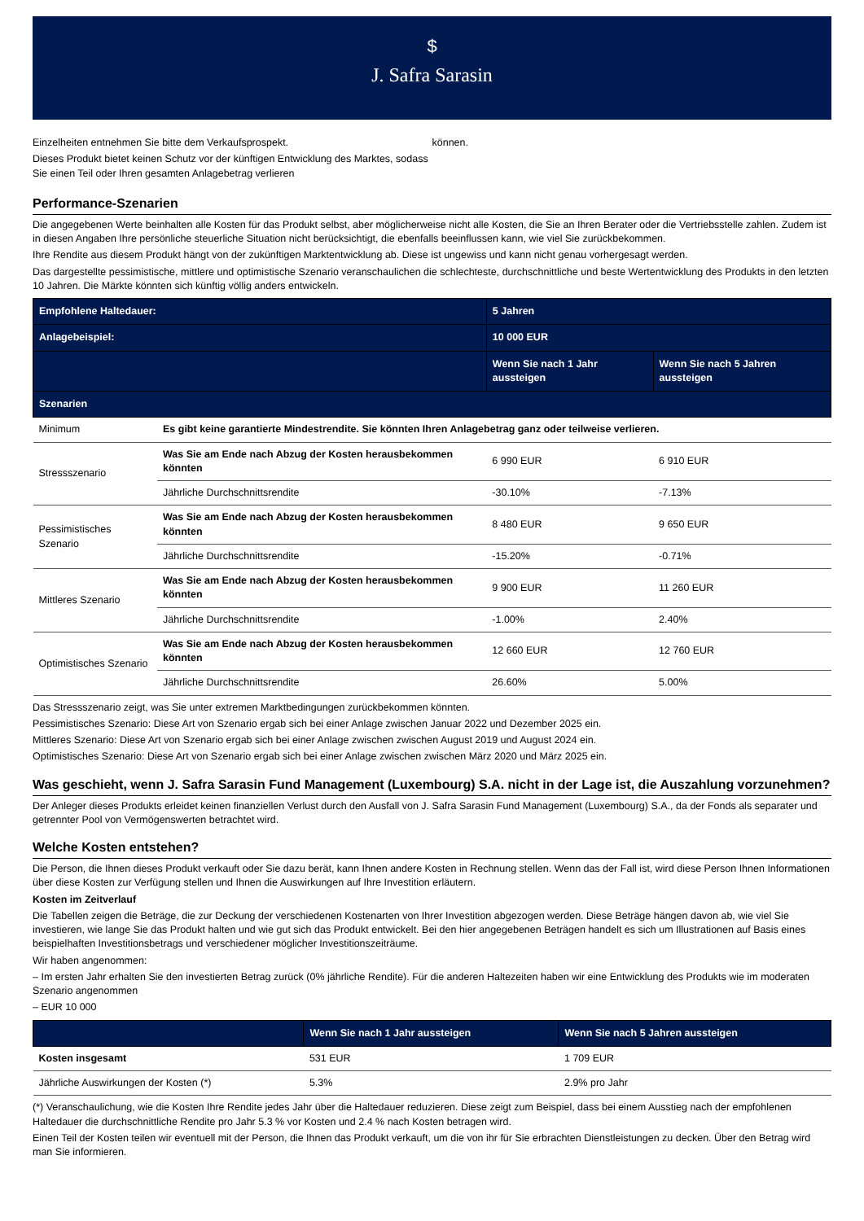$
J. Safra Sarasin
Einzelheiten entnehmen Sie bitte dem Verkaufsprospekt.
Dieses Produkt bietet keinen Schutz vor der künftigen Entwicklung des Marktes, sodass Sie einen Teil oder Ihren gesamten Anlagebetrag verlieren
können.
Performance-Szenarien
Die angegebenen Werte beinhalten alle Kosten für das Produkt selbst, aber möglicherweise nicht alle Kosten, die Sie an Ihren Berater oder die Vertriebsstelle zahlen. Zudem ist in diesen Angaben Ihre persönliche steuerliche Situation nicht berücksichtigt, die ebenfalls beeinflussen kann, wie viel Sie zurückbekommen.
Ihre Rendite aus diesem Produkt hängt von der zukünftigen Marktentwicklung ab. Diese ist ungewiss und kann nicht genau vorhergesagt werden.
Das dargestellte pessimistische, mittlere und optimistische Szenario veranschaulichen die schlechteste, durchschnittliche und beste Wertentwicklung des Produkts in den letzten 10 Jahren. Die Märkte könnten sich künftig völlig anders entwickeln.
| Empfohlene Haltedauer: | | 5 Jahren | |
| --- | --- | --- | --- |
| Anlagebeispiel: | | 10 000 EUR | |
| | | Wenn Sie nach 1 Jahr aussteigen | Wenn Sie nach 5 Jahren aussteigen |
| Szenarien | | | |
| Minimum | Es gibt keine garantierte Mindestrendite. Sie könnten Ihren Anlagebetrag ganz oder teilweise verlieren. | | |
| Stressszenario | Was Sie am Ende nach Abzug der Kosten herausbekommen könnten | 6 990 EUR | 6 910 EUR |
| | Jährliche Durchschnittsrendite | -30.10% | -7.13% |
| Pessimistisches Szenario | Was Sie am Ende nach Abzug der Kosten herausbekommen könnten | 8 480 EUR | 9 650 EUR |
| | Jährliche Durchschnittsrendite | -15.20% | -0.71% |
| Mittleres Szenario | Was Sie am Ende nach Abzug der Kosten herausbekommen könnten | 9 900 EUR | 11 260 EUR |
| | Jährliche Durchschnittsrendite | -1.00% | 2.40% |
| Optimistisches Szenario | Was Sie am Ende nach Abzug der Kosten herausbekommen könnten | 12 660 EUR | 12 760 EUR |
| | Jährliche Durchschnittsrendite | 26.60% | 5.00% |
Das Stressszenario zeigt, was Sie unter extremen Marktbedingungen zurückbekommen könnten.
Pessimistisches Szenario: Diese Art von Szenario ergab sich bei einer Anlage zwischen Januar 2022 und Dezember 2025 ein.
Mittleres Szenario: Diese Art von Szenario ergab sich bei einer Anlage zwischen zwischen August 2019 und August 2024 ein.
Optimistisches Szenario: Diese Art von Szenario ergab sich bei einer Anlage zwischen zwischen März 2020 und März 2025 ein.
Was geschieht, wenn J. Safra Sarasin Fund Management (Luxembourg) S.A. nicht in der Lage ist, die Auszahlung vorzunehmen?
Der Anleger dieses Produkts erleidet keinen finanziellen Verlust durch den Ausfall von J. Safra Sarasin Fund Management (Luxembourg) S.A., da der Fonds als separater und getrennter Pool von Vermögenswerten betrachtet wird.
Welche Kosten entstehen?
Die Person, die Ihnen dieses Produkt verkauft oder Sie dazu berät, kann Ihnen andere Kosten in Rechnung stellen. Wenn das der Fall ist, wird diese Person Ihnen Informationen über diese Kosten zur Verfügung stellen und Ihnen die Auswirkungen auf Ihre Investition erläutern.
Kosten im Zeitverlauf
Die Tabellen zeigen die Beträge, die zur Deckung der verschiedenen Kostenarten von Ihrer Investition abgezogen werden. Diese Beträge hängen davon ab, wie viel Sie investieren, wie lange Sie das Produkt halten und wie gut sich das Produkt entwickelt. Bei den hier angegebenen Beträgen handelt es sich um Illustrationen auf Basis eines beispielhaften Investitionsbetrags und verschiedener möglicher Investitionszeiträume.
Wir haben angenommen:
– Im ersten Jahr erhalten Sie den investierten Betrag zurück (0% jährliche Rendite). Für die anderen Haltezeiten haben wir eine Entwicklung des Produkts wie im moderaten Szenario angenommen
– EUR 10 000
| | Wenn Sie nach 1 Jahr aussteigen | Wenn Sie nach 5 Jahren aussteigen |
| --- | --- | --- |
| Kosten insgesamt | 531 EUR | 1 709 EUR |
| Jährliche Auswirkungen der Kosten (*) | 5.3% | 2.9% pro Jahr |
(*) Veranschaulichung, wie die Kosten Ihre Rendite jedes Jahr über die Haltedauer reduzieren. Diese zeigt zum Beispiel, dass bei einem Ausstieg nach der empfohlenen Haltedauer die durchschnittliche Rendite pro Jahr 5.3 % vor Kosten und 2.4 % nach Kosten betragen wird.
Einen Teil der Kosten teilen wir eventuell mit der Person, die Ihnen das Produkt verkauft, um die von ihr für Sie erbrachten Dienstleistungen zu decken. Über den Betrag wird man Sie informieren.